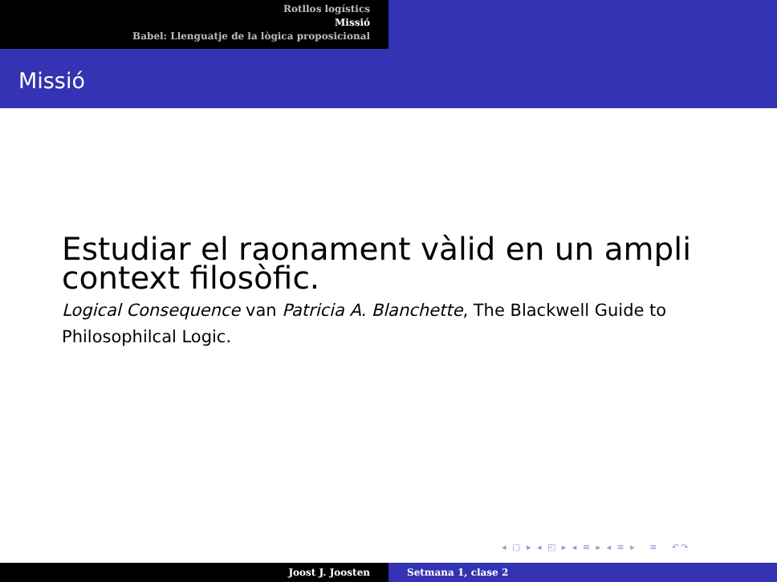Rotllos logístics
Missió
Babel: Llenguatje de la lògica proposicional
Missió
Estudiar el raonament vàlid en un ampli context filosòfic.
Logical Consequence van Patricia A. Blanchette, The Blackwell Guide to Philosophilcal Logic.
◂ ▢ ▸ ◂ ◰ ▸ ◂ ≡ ▸ ◂ ≡ ▸ ≡ ↶↷
Joost J. Joosten Setmana 1, clase 2